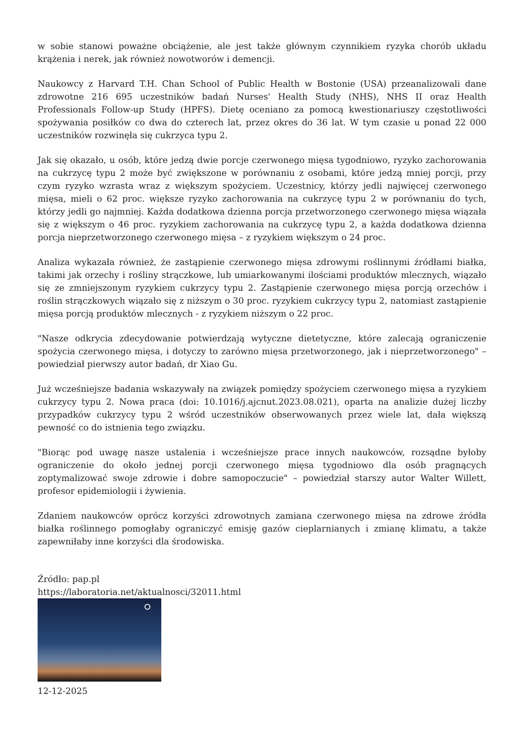w sobie stanowi poważne obciążenie, ale jest także głównym czynnikiem ryzyka chorób układu krążenia i nerek, jak również nowotworów i demencji.
Naukowcy z Harvard T.H. Chan School of Public Health w Bostonie (USA) przeanalizowali dane zdrowotne 216 695 uczestników badań Nurses' Health Study (NHS), NHS II oraz Health Professionals Follow-up Study (HPFS). Dietę oceniano za pomocą kwestionariuszy częstotliwości spożywania posiłków co dwa do czterech lat, przez okres do 36 lat. W tym czasie u ponad 22 000 uczestników rozwinęła się cukrzyca typu 2.
Jak się okazało, u osób, które jedzą dwie porcje czerwonego mięsa tygodniowo, ryzyko zachorowania na cukrzycę typu 2 może być zwiększone w porównaniu z osobami, które jedzą mniej porcji, przy czym ryzyko wzrasta wraz z większym spożyciem. Uczestnicy, którzy jedli najwięcej czerwonego mięsa, mieli o 62 proc. większe ryzyko zachorowania na cukrzycę typu 2 w porównaniu do tych, którzy jedli go najmniej. Każda dodatkowa dzienna porcja przetworzonego czerwonego mięsa wiązała się z większym o 46 proc. ryzykiem zachorowania na cukrzycę typu 2, a każda dodatkowa dzienna porcja nieprzetworzonego czerwonego mięsa – z ryzykiem większym o 24 proc.
Analiza wykazała również, że zastąpienie czerwonego mięsa zdrowymi roślinnymi źródłami białka, takimi jak orzechy i rośliny strączkowe, lub umiarkowanymi ilościami produktów mlecznych, wiązało się ze zmniejszonym ryzykiem cukrzycy typu 2. Zastąpienie czerwonego mięsa porcją orzechów i roślin strączkowych wiązało się z niższym o 30 proc. ryzykiem cukrzycy typu 2, natomiast zastąpienie mięsa porcją produktów mlecznych - z ryzykiem niższym o 22 proc.
"Nasze odkrycia zdecydowanie potwierdzają wytyczne dietetyczne, które zalecają ograniczenie spożycia czerwonego mięsa, i dotyczy to zarówno mięsa przetworzonego, jak i nieprzetworzonego" – powiedział pierwszy autor badań, dr Xiao Gu.
Już wcześniejsze badania wskazywały na związek pomiędzy spożyciem czerwonego mięsa a ryzykiem cukrzycy typu 2. Nowa praca (doi: 10.1016/j.ajcnut.2023.08.021), oparta na analizie dużej liczby przypadków cukrzycy typu 2 wśród uczestników obserwowanych przez wiele lat, dała większą pewność co do istnienia tego związku.
"Biorąc pod uwagę nasze ustalenia i wcześniejsze prace innych naukowców, rozsądne byłoby ograniczenie do około jednej porcji czerwonego mięsa tygodniowo dla osób pragnących zoptymalizować swoje zdrowie i dobre samopoczucie" – powiedział starszy autor Walter Willett, profesor epidemiologii i żywienia.
Zdaniem naukowców oprócz korzyści zdrowotnych zamiana czerwonego mięsa na zdrowe źródła białka roślinnego pomogłaby ograniczyć emisję gazów cieplarnianych i zmianę klimatu, a także zapewniłaby inne korzyści dla środowiska.
Źródło: pap.pl
https://laboratoria.net/aktualnosci/32011.html
12-12-2025